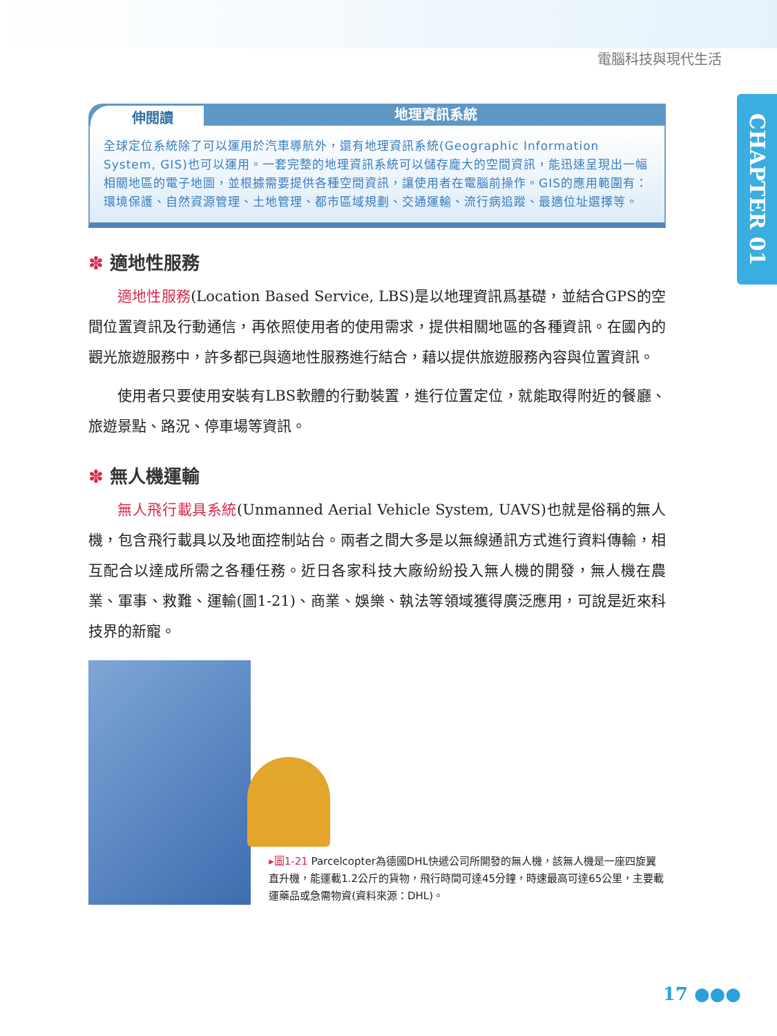電腦科技與現代生活
CHAPTER 01
伸閱讀
地理資訊系統
全球定位系統除了可以運用於汽車導航外，還有地理資訊系統(Geographic Information System, GIS)也可以運用。一套完整的地理資訊系統可以儲存龐大的空間資訊，能迅速呈現出一幅相關地區的電子地圖，並根據需要提供各種空間資訊，讓使用者在電腦前操作。GIS的應用範圍有：環境保護、自然資源管理、土地管理、都市區域規劃、交通運輸、流行病追蹤、最適位址選擇等。
✽ 適地性服務
適地性服務(Location Based Service, LBS)是以地理資訊爲基礎，並結合GPS的空間位置資訊及行動通信，再依照使用者的使用需求，提供相關地區的各種資訊。在國內的觀光旅遊服務中，許多都已與適地性服務進行結合，藉以提供旅遊服務內容與位置資訊。
使用者只要使用安裝有LBS軟體的行動裝置，進行位置定位，就能取得附近的餐廳、旅遊景點、路況、停車場等資訊。
✽ 無人機運輸
無人飛行載具系統(Unmanned Aerial Vehicle System, UAVS)也就是俗稱的無人機，包含飛行載具以及地面控制站台。兩者之間大多是以無線通訊方式進行資料傳輸，相互配合以達成所需之各種任務。近日各家科技大廠紛紛投入無人機的開發，無人機在農業、軍事、救難、運輸(圖1-21)、商業、娛樂、執法等領域獲得廣泛應用，可說是近來科技界的新寵。
▸圖1-21 Parcelcopter為德國DHL快遞公司所開發的無人機，該無人機是一座四旋翼直升機，能運載1.2公斤的貨物，飛行時間可達45分鐘，時速最高可達65公里，主要載運藥品或急需物資(資料來源：DHL)。
17 ●●●